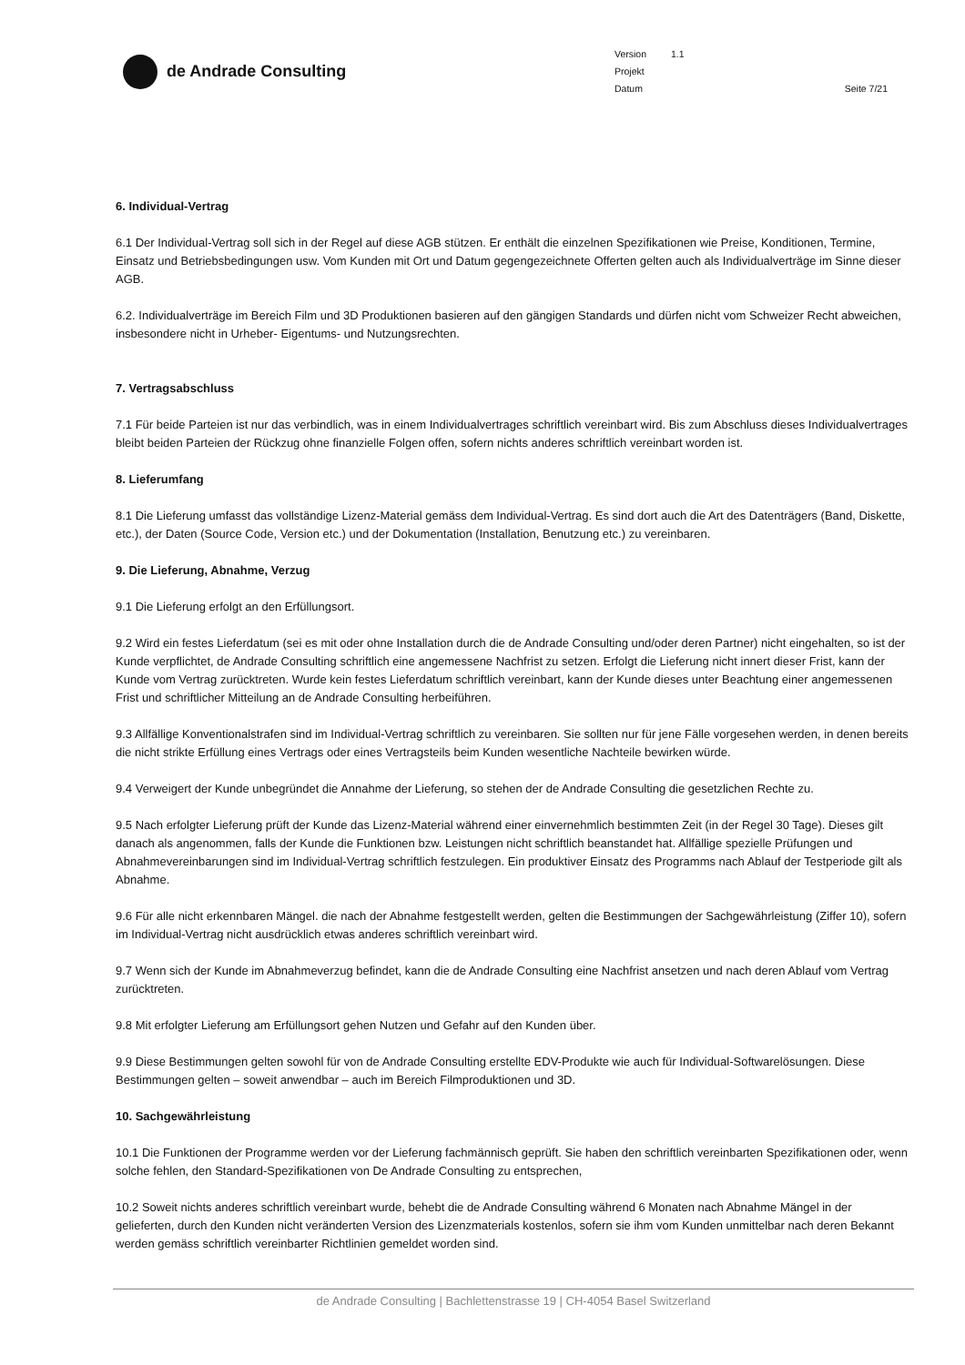de Andrade Consulting
Version 1.1
Projekt
Datum Seite 7/21
6. Individual-Vertrag
6.1 Der Individual-Vertrag soll sich in der Regel auf diese AGB stützen. Er enthält die einzelnen Spezifikationen wie Preise, Konditionen, Termine, Einsatz und Betriebsbedingungen usw. Vom Kunden mit Ort und Datum gegengezeichnete Offerten gelten auch als Individualverträge im Sinne dieser AGB.
6.2. Individualverträge im Bereich Film und 3D Produktionen basieren auf den gängigen Standards und dürfen nicht vom Schweizer Recht abweichen, insbesondere nicht in Urheber- Eigentums- und Nutzungsrechten.
7. Vertragsabschluss
7.1 Für beide Parteien ist nur das verbindlich, was in einem Individualvertrages schriftlich vereinbart wird. Bis zum Abschluss dieses Individualvertrages bleibt beiden Parteien der Rückzug ohne finanzielle Folgen offen, sofern nichts anderes schriftlich vereinbart worden ist.
8. Lieferumfang
8.1 Die Lieferung umfasst das vollständige Lizenz-Material gemäss dem Individual-Vertrag. Es sind dort auch die Art des Datenträgers (Band, Diskette, etc.), der Daten (Source Code, Version etc.) und der Dokumentation (Installation, Benutzung etc.) zu vereinbaren.
9. Die Lieferung, Abnahme, Verzug
9.1 Die Lieferung erfolgt an den Erfüllungsort.
9.2 Wird ein festes Lieferdatum (sei es mit oder ohne Installation durch die de Andrade Consulting und/oder deren Partner) nicht eingehalten, so ist der Kunde verpflichtet, de Andrade Consulting schriftlich eine angemessene Nachfrist zu setzen. Erfolgt die Lieferung nicht innert dieser Frist, kann der Kunde vom Vertrag zurücktreten. Wurde kein festes Lieferdatum schriftlich vereinbart, kann der Kunde dieses unter Beachtung einer angemessenen Frist und schriftlicher Mitteilung an de Andrade Consulting herbeiführen.
9.3 Allfällige Konventionalstrafen sind im Individual-Vertrag schriftlich zu vereinbaren. Sie sollten nur für jene Fälle vorgesehen werden, in denen bereits die nicht strikte Erfüllung eines Vertrags oder eines Vertragsteils beim Kunden wesentliche Nachteile bewirken würde.
9.4 Verweigert der Kunde unbegründet die Annahme der Lieferung, so stehen der de Andrade Consulting die gesetzlichen Rechte zu.
9.5 Nach erfolgter Lieferung prüft der Kunde das Lizenz-Material während einer einvernehmlich bestimmten Zeit (in der Regel 30 Tage). Dieses gilt danach als angenommen, falls der Kunde die Funktionen bzw. Leistungen nicht schriftlich beanstandet hat. Allfällige spezielle Prüfungen und Abnahmevereinbarungen sind im Individual-Vertrag schriftlich festzulegen. Ein produktiver Einsatz des Programms nach Ablauf der Testperiode gilt als Abnahme.
9.6 Für alle nicht erkennbaren Mängel. die nach der Abnahme festgestellt werden, gelten die Bestimmungen der Sachgewährleistung (Ziffer 10), sofern im Individual-Vertrag nicht ausdrücklich etwas anderes schriftlich vereinbart wird.
9.7 Wenn sich der Kunde im Abnahmeverzug befindet, kann die de Andrade Consulting eine Nachfrist ansetzen und nach deren Ablauf vom Vertrag zurücktreten.
9.8 Mit erfolgter Lieferung am Erfüllungsort gehen Nutzen und Gefahr auf den Kunden über.
9.9 Diese Bestimmungen gelten sowohl für von de Andrade Consulting erstellte EDV-Produkte wie auch für Individual-Softwarelösungen. Diese Bestimmungen gelten – soweit anwendbar – auch im Bereich Filmproduktionen und 3D.
10. Sachgewährleistung
10.1 Die Funktionen der Programme werden vor der Lieferung fachmännisch geprüft. Sie haben den schriftlich vereinbarten Spezifikationen oder, wenn solche fehlen, den Standard-Spezifikationen von De Andrade Consulting zu entsprechen,
10.2 Soweit nichts anderes schriftlich vereinbart wurde, behebt die de Andrade Consulting während 6 Monaten nach Abnahme Mängel in der gelieferten, durch den Kunden nicht veränderten Version des Lizenzmaterials kostenlos, sofern sie ihm vom Kunden unmittelbar nach deren Bekannt werden gemäss schriftlich vereinbarter Richtlinien gemeldet worden sind.
de Andrade Consulting | Bachlettenstrasse 19 | CH-4054 Basel Switzerland